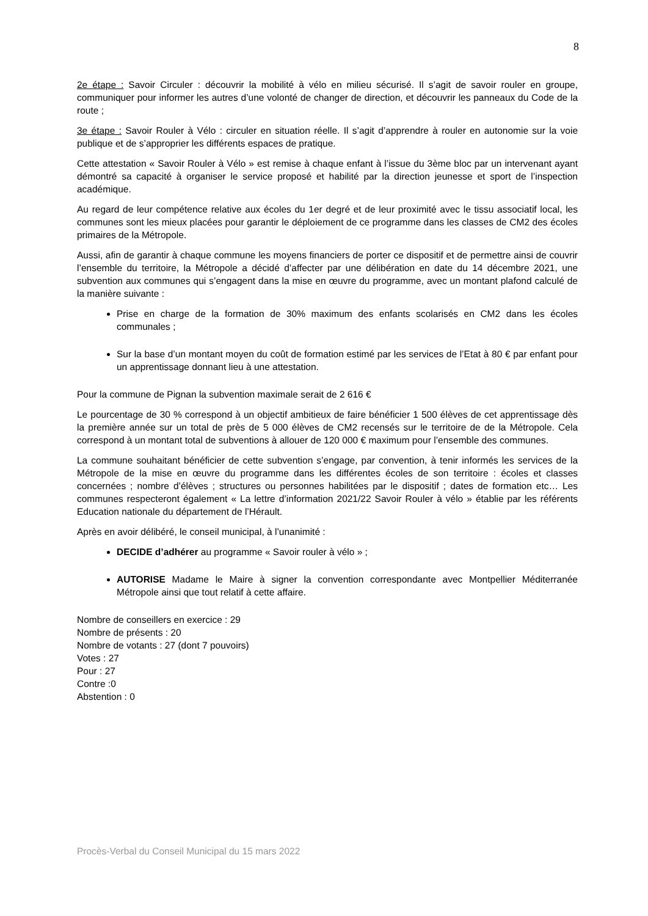8
2e étape : Savoir Circuler : découvrir la mobilité à vélo en milieu sécurisé. Il s’agit de savoir rouler en groupe, communiquer pour informer les autres d’une volonté de changer de direction, et découvrir les panneaux du Code de la route ;
3e étape : Savoir Rouler à Vélo : circuler en situation réelle. Il s’agit d’apprendre à rouler en autonomie sur la voie publique et de s’approprier les différents espaces de pratique.
Cette attestation « Savoir Rouler à Vélo » est remise à chaque enfant à l’issue du 3ème bloc par un intervenant ayant démontré sa capacité à organiser le service proposé et habilité par la direction jeunesse et sport de l’inspection académique.
Au regard de leur compétence relative aux écoles du 1er degré et de leur proximité avec le tissu associatif local, les communes sont les mieux placées pour garantir le déploiement de ce programme dans les classes de CM2 des écoles primaires de la Métropole.
Aussi, afin de garantir à chaque commune les moyens financiers de porter ce dispositif et de permettre ainsi de couvrir l’ensemble du territoire, la Métropole a décidé d’affecter par une délibération en date du 14 décembre 2021, une subvention aux communes qui s’engagent dans la mise en œuvre du programme, avec un montant plafond calculé de la manière suivante :
Prise en charge de la formation de 30% maximum des enfants scolarisés en CM2 dans les écoles communales ;
Sur la base d’un montant moyen du coût de formation estimé par les services de l’Etat à 80 € par enfant pour un apprentissage donnant lieu à une attestation.
Pour la commune de Pignan la subvention maximale serait de 2 616 €
Le pourcentage de 30 % correspond à un objectif ambitieux de faire bénéficier 1 500 élèves de cet apprentissage dès la première année sur un total de près de 5 000 élèves de CM2 recensés sur le territoire de de la Métropole. Cela correspond à un montant total de subventions à allouer de 120 000 € maximum pour l’ensemble des communes.
La commune souhaitant bénéficier de cette subvention s’engage, par convention, à tenir informés les services de la Métropole de la mise en œuvre du programme dans les différentes écoles de son territoire : écoles et classes concernées ; nombre d’élèves ; structures ou personnes habilitées par le dispositif ; dates de formation etc… Les communes respecteront également « La lettre d’information 2021/22 Savoir Rouler à vélo » établie par les référents Education nationale du département de l’Hérault.
Après en avoir délibéré, le conseil municipal, à l’unanimité :
DECIDE d’adhérer au programme « Savoir rouler à vélo » ;
AUTORISE Madame le Maire à signer la convention correspondante avec Montpellier Méditerranée Métropole ainsi que tout relatif à cette affaire.
Nombre de conseillers en exercice : 29
Nombre de présents : 20
Nombre de votants : 27 (dont 7 pouvoirs)
Votes : 27
Pour : 27
Contre :0
Abstention : 0
Procès-Verbal du Conseil Municipal du 15 mars 2022